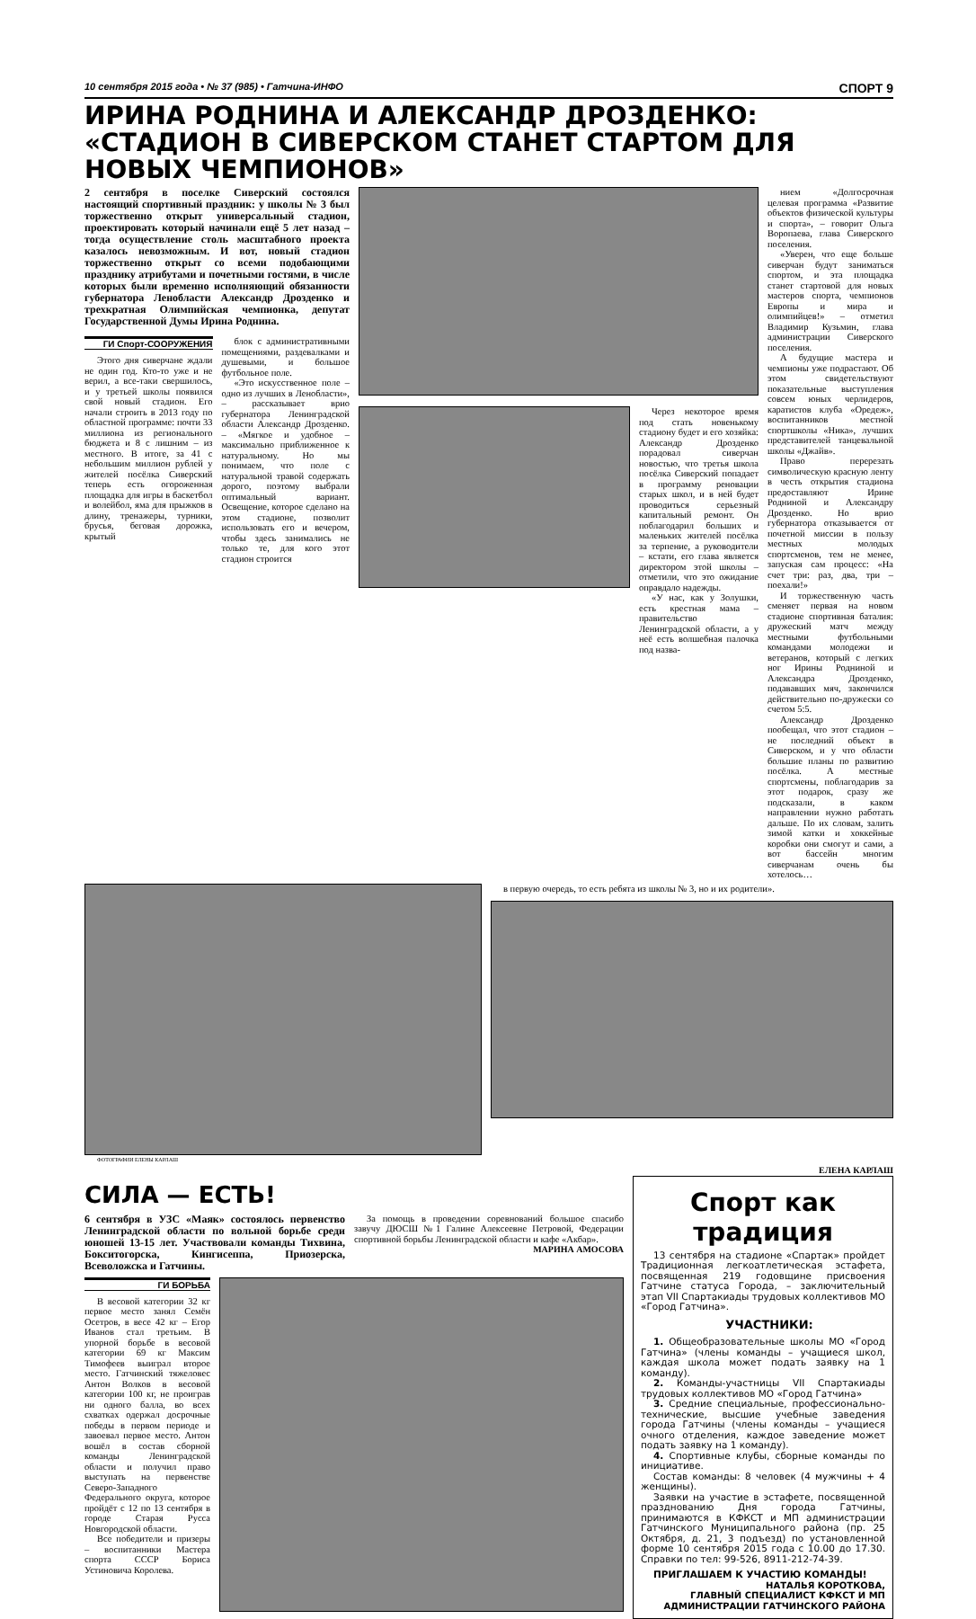10 сентября 2015 года • № 37 (985) • Гатчина-ИНФО СПОРТ 9
ИРИНА РОДНИНА И АЛЕКСАНДР ДРОЗДЕНКО: «СТАДИОН В СИВЕРСКОМ СТАНЕТ СТАРТОМ ДЛЯ НОВЫХ ЧЕМПИОНОВ»
2 сентября в поселке Сиверский состоялся настоящий спортивный праздник: у школы № 3 был торжественно открыт универсальный стадион, проектировать который начинали ещё 5 лет назад – тогда осуществление столь масштабного проекта казалось невозможным. И вот, новый стадион торжественно открыт со всеми подобающими празднику атрибутами и почетными гостями, в числе которых были временно исполняющий обязанности губернатора Ленобласти Александр Дрозденко и трехкратная Олимпийская чемпионка, депутат Государственной Думы Ирина Роднина.
ГИ Спорт-СООРУЖЕНИЯ
Этого дня сиверчане ждали не один год. Кто-то уже и не верил, а все-таки свершилось, и у третьей школы появился свой новый стадион. Его начали строить в 2013 году по областной программе: почти 33 миллиона из регионального бюджета и 8 с лишним – из местного. В итоге, за 41 с небольшим миллион рублей у жителей посёлка Сиверский теперь есть огороженная площадка для игры в баскетбол и волейбол, яма для прыжков в длину, тренажеры, турники, брусья, беговая дорожка, крытый
блок с административными помещениями, раздевалками и душевыми, и большое футбольное поле.
«Это искусственное поле – одно из лучших в Ленобласти», – рассказывает врио губернатора Ленинградской области Александр Дрозденко. – «Мягкое и удобное – максимально приближенное к натуральному. Но мы понимаем, что поле с натуральной травой содержать дорого, поэтому выбрали оптимальный вариант. Освещение, которое сделано на этом стадионе, позволит использовать его и вечером, чтобы здесь занимались не только те, для кого этот стадион строится
Через некоторое время под стать новенькому стадиону будет и его хозяйка: Александр Дрозденко порадовал сиверчан новостью, что третья школа посёлка Сиверский попадает в программу реновации старых школ, и в ней будет проводиться серьезный капитальный ремонт. Он поблагодарил больших и маленьких жителей посёлка за терпение, а руководители – кстати, его глава является директором этой школы – отметили, что это ожидание оправдало надежды.
«У нас, как у Золушки, есть крестная мама – правительство Ленинградской области, а у неё есть волшебная палочка под назва-
нием «Долгосрочная целевая программа «Развитие объектов физической культуры и спорта», – говорит Ольга Воропаева, глава Сиверского поселения.
«Уверен, что еще больше сиверчан будут заниматься спортом, и эта площадка станет стартовой для новых мастеров спорта, чемпионов Европы и мира и олимпийцев!» – отметил Владимир Кузьмин, глава администрации Сиверского поселения.
А будущие мастера и чемпионы уже подрастают. Об этом свидетельствуют показательные выступления совсем юных черлидеров, каратистов клуба «Оредеж», воспитанников местной спортшколы «Ника», лучших представителей танцевальной школы «Джайв».
Право перерезать символическую красную ленту в честь открытия стадиона предоставляют Ирине Родниной и Александру Дрозденко. Но врио губернатора отказывается от почетной миссии в пользу местных молодых спортсменов, тем не менее, запуская сам процесс: «На счет три: раз, два, три – поехали!»
И торжественную часть сменяет первая на новом стадионе спортивная баталия: дружеский матч между местными футбольными командами молодежи и ветеранов, который с легких ног Ирины Родниной и Александра Дрозденко, подававших мяч, закончился действительно по-дружески со счетом 5:5.
Александр Дрозденко пообещал, что этот стадион – не последний объект в Сиверском, и у что области большие планы по развитию посёлка. А местные спортсмены, поблагодарив за этот подарок, сразу же подсказали, в каком направлении нужно работать дальше. По их словам, залить зимой катки и хоккейные коробки они смогут и сами, а вот бассейн многим сиверчанам очень бы хотелось…
в первую очередь, то есть ребята из школы № 3, но и их родители».
ФОТОГРАФИИ ЕЛЕНЫ КАРЛАШ
ЕЛЕНА КАРЛАШ
СИЛА — ЕСТЬ!
6 сентября в УЗС «Маяк» состоялось первенство Ленинградской области по вольной борьбе среди юношей 13-15 лет. Участвовали команды Тихвина, Бокситогорска, Кингисеппа, Приозерска, Всеволожска и Гатчины.
За помощь в проведении соревнований большое спасибо завучу ДЮСШ №1 Галине Алексеевне Петровой, Федерации спортивной борьбы Ленинградской области и кафе «Акбар».
МАРИНА АМОСОВА
ГИ БОРЬБА
В весовой категории 32 кг первое место занял Семён Осетров, в весе 42 кг – Егор Иванов стал третьим. В упорной борьбе в весовой категории 69 кг Максим Тимофеев выиграл второе место. Гатчинский тяжеловес Антон Волков в весовой категории 100 кг, не проиграв ни одного балла, во всех схватках одержал досрочные победы в первом периоде и завоевал первое место. Антон вошёл в состав сборной команды Ленинградской области и получил право выступать на первенстве Северо-Западного Федерального округа, которое пройдёт с 12 по 13 сентября в городе Старая Русса Новгородской области.
Все победители и призеры – воспитанники Мастера спорта СССР Бориса Устиновича Королева.
Спорт как традиция
13 сентября на стадионе «Спартак» пройдет Традиционная легкоатлетическая эстафета, посвященная 219 годовщине присвоения Гатчине статуса Города, – заключительный этап VII Спартакиады трудовых коллективов МО «Город Гатчина».
УЧАСТНИКИ:
1. Общеобразовательные школы МО «Город Гатчина» (члены команды – учащиеся школ, каждая школа может подать заявку на 1 команду).
2. Команды-участницы VII Спартакиады трудовых коллективов МО «Город Гатчина»
3. Средние специальные, профессионально-технические, высшие учебные заведения города Гатчины (члены команды – учащиеся очного отделения, каждое заведение может подать заявку на 1 команду).
4. Спортивные клубы, сборные команды по инициативе.
Состав команды: 8 человек (4 мужчины + 4 женщины).
Заявки на участие в эстафете, посвященной празднованию Дня города Гатчины, принимаются в КФКСТ и МП администрации Гатчинского Муниципального района (пр. 25 Октября, д. 21, 3 подъезд) по установленной форме 10 сентября 2015 года с 10.00 до 17.30. Справки по тел: 99-526, 8911-212-74-39.
ПРИГЛАШАЕМ К УЧАСТИЮ КОМАНДЫ!
НАТАЛЬЯ КОРОТКОВА,
ГЛАВНЫЙ СПЕЦИАЛИСТ КФКСТ И МП АДМИНИСТРАЦИИ ГАТЧИНСКОГО РАЙОНА